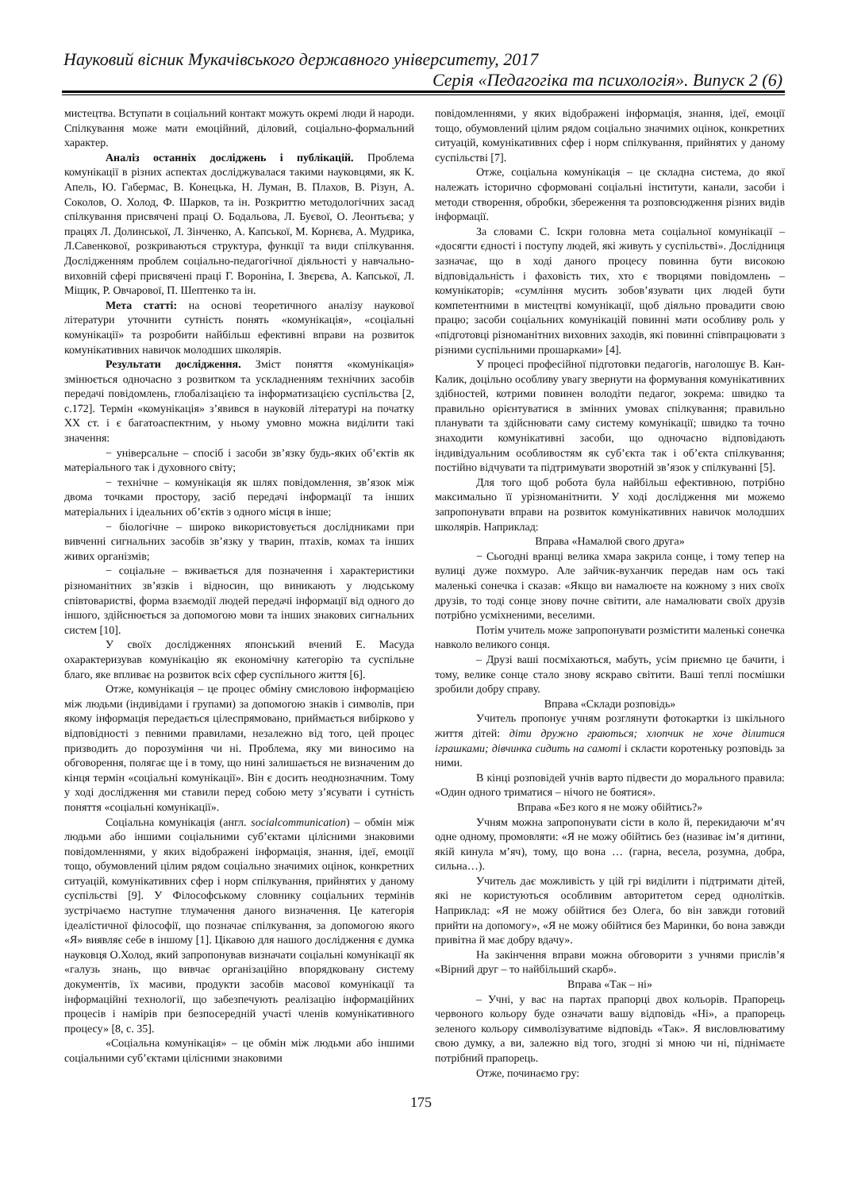Науковий вісник Мукачівського державного університету, 2017
Серія «Педагогіка та психологія». Випуск 2 (6)
мистецтва. Вступати в соціальний контакт можуть окремі люди й народи. Спілкування може мати емоційний, діловий, соціально-формальний характер.
Аналіз останніх досліджень і публікацій. Проблема комунікації в різних аспектах досліджувалася такими науковцями, як К. Апель, Ю. Габермас, В. Конецька, Н. Луман, В. Плахов, В. Різун, А. Соколов, О. Холод, Ф. Шарков, та ін. Розкриттю методологічних засад спілкування присвячені праці О. Бодальова, Л. Буєвої, О. Леонтьєва; у працях Л. Долинської, Л. Зінченко, А. Капської, М. Корнєва, А. Мудрика, Л.Савенкової, розкриваються структура, функції та види спілкування. Дослідженням проблем соціально-педагогічної діяльності у навчально-виховній сфері присвячені праці Г. Вороніна, І. Звєрєва, А. Капської, Л. Міщик, Р. Овчарової, П. Шептенко та ін.
Мета статті: на основі теоретичного аналізу наукової літератури уточнити сутність понять «комунікація», «соціальні комунікації» та розробити найбільш ефективні вправи на розвиток комунікативних навичок молодших школярів.
Результати дослідження. Зміст поняття «комунікація» змінюється одночасно з розвитком та ускладненням технічних засобів передачі повідомлень, глобалізацією та інформатизацією суспільства [2, с.172]. Термін «комунікація» з’явився в науковій літературі на початку ХХ ст. і є багатоаспектним, у ньому умовно можна виділити такі значення:
− універсальне – спосіб і засоби зв’язку будь-яких об’єктів як матеріального так і духовного світу;
− технічне – комунікація як шлях повідомлення, зв’язок між двома точками простору, засіб передачі інформації та інших матеріальних і ідеальних об’єктів з одного місця в інше;
− біологічне – широко використовується дослідниками при вивченні сигнальних засобів зв’язку у тварин, птахів, комах та інших живих організмів;
− соціальне – вживається для позначення і характеристики різноманітних зв’язків і відносин, що виникають у людському співтоваристві, форма взаємодії людей передачі інформації від одного до іншого, здійснюється за допомогою мови та інших знакових сигнальних систем [10].
У своїх дослідженнях японський вчений Е. Масуда охарактеризував комунікацію як економічну категорію та суспільне благо, яке впливає на розвиток всіх сфер суспільного життя [6].
Отже, комунікація – це процес обміну смисловою інформацією між людьми (індивідами і групами) за допомогою знаків і символів, при якому інформація передається цілеспрямовано, приймається вибірково у відповідності з певними правилами, незалежно від того, цей процес призводить до порозуміння чи ні. Проблема, яку ми виносимо на обговорення, полягає ще і в тому, що нині залишається не визначеним до кінця термін «соціальні комунікації». Він є досить неоднозначним. Тому у ході дослідження ми ставили перед собою мету з’ясувати і сутність поняття «соціальні комунікації».
Соціальна комунікація (англ. socialcommunication) – обмін між людьми або іншими соціальними суб’єктами цілісними знаковими повідомленнями, у яких відображені інформація, знання, ідеї, емоції тощо, обумовлений цілим рядом соціально значимих оцінок, конкретних ситуацій, комунікативних сфер і норм спілкування, прийнятих у даному суспільстві [9]. У Філософському словнику соціальних термінів зустрічаємо наступне тлумачення даного визначення. Це категорія ідеалістичної філософії, що позначає спілкування, за допомогою якого «Я» виявляє себе в іншому [1]. Цікавою для нашого дослідження є думка науковця О.Холод, який запропонував визначати соціальні комунікації як «галузь знань, що вивчає організаційно впорядковану систему документів, їх масиви, продукти засобів масової комунікації та інформаційні технології, що забезпечують реалізацію інформаційних процесів і намірів при безпосередній участі членів комунікативного процесу» [8, с. 35].
«Соціальна комунікація» – це обмін між людьми або іншими соціальними суб’єктами цілісними знаковими
повідомленнями, у яких відображені інформація, знання, ідеї, емоції тощо, обумовлений цілим рядом соціально значимих оцінок, конкретних ситуацій, комунікативних сфер і норм спілкування, прийнятих у даному суспільстві [7].
Отже, соціальна комунікація – це складна система, до якої належать історично сформовані соціальні інститути, канали, засоби і методи створення, обробки, збереження та розповсюдження різних видів інформації.
За словами С. Іскри головна мета соціальної комунікації – «досягти єдності і поступу людей, які живуть у суспільстві». Дослідниця зазначає, що в ході даного процесу повинна бути високою відповідальність і фаховість тих, хто є творцями повідомлень – комунікаторів; «сумління мусить зобов’язувати цих людей бути компетентними в мистецтві комунікації, щоб діяльно провадити свою працю; засоби соціальних комунікацій повинні мати особливу роль у «підготовці різноманітних виховних заходів, які повинні співпрацювати з різними суспільними прошарками» [4].
У процесі професійної підготовки педагогів, наголошує В. Кан-Калик, доцільно особливу увагу звернути на формування комунікативних здібностей, котрими повинен володіти педагог, зокрема: швидко та правильно орієнтуватися в змінних умовах спілкування; правильно планувати та здійснювати саму систему комунікації; швидко та точно знаходити комунікативні засоби, що одночасно відповідають індивідуальним особливостям як суб’єкта так і об’єкта спілкування; постійно відчувати та підтримувати зворотній зв’язок у спілкуванні [5].
Для того щоб робота була найбільш ефективною, потрібно максимально її урізноманітнити. У ході дослідження ми можемо запропонувати вправи на розвиток комунікативних навичок молодших школярів. Наприклад:
Вправа «Намалюй свого друга»
− Сьогодні вранці велика хмара закрила сонце, і тому тепер на вулиці дуже похмуро. Але зайчик-вуханчик передав нам ось такі маленькі сонечка і сказав: «Якщо ви намалюєте на кожному з них своїх друзів, то тоді сонце знову почне світити, але намалювати своїх друзів потрібно усміхненими, веселими.
Потім учитель може запропонувати розмістити маленькі сонечка навколо великого сонця.
– Друзі ваші посміхаються, мабуть, усім приємно це бачити, і тому, велике сонце стало знову яскраво світити. Ваші теплі посмішки зробили добру справу.
Вправа «Склади розповідь»
Учитель пропонує учням розглянути фотокартки із шкільного життя дітей: діти дружно граються; хлопчик не хоче ділитися іграшками; дівчинка сидить на самоті і скласти коротеньку розповідь за ними.
В кінці розповідей учнів варто підвести до морального правила: «Один одного триматися – нічого не боятися».
Вправа «Без кого я не можу обійтись?»
Учням можна запропонувати сісти в коло й, перекидаючи м’яч одне одному, промовляти: «Я не можу обійтись без (називає ім’я дитини, якій кинула м’яч), тому, що вона … (гарна, весела, розумна, добра, сильна…).
Учитель дає можливість у цій грі виділити і підтримати дітей, які не користуються особливим авторитетом серед однолітків. Наприклад: «Я не можу обійтися без Олега, бо він завжди готовий прийти на допомогу», «Я не можу обійтися без Маринки, бо вона завжди привітна й має добру вдачу».
На закінчення вправи можна обговорити з учнями прислів’я «Вірний друг – то найбільший скарб».
Вправа «Так – ні»
– Учні, у вас на партах прапорці двох кольорів. Прапорець червоного кольору буде означати вашу відповідь «Ні», а прапорець зеленого кольору символізуватиме відповідь «Так». Я висловлюватиму свою думку, а ви, залежно від того, згодні зі мною чи ні, піднімаєте потрібний прапорець.
Отже, починаємо гру:
175